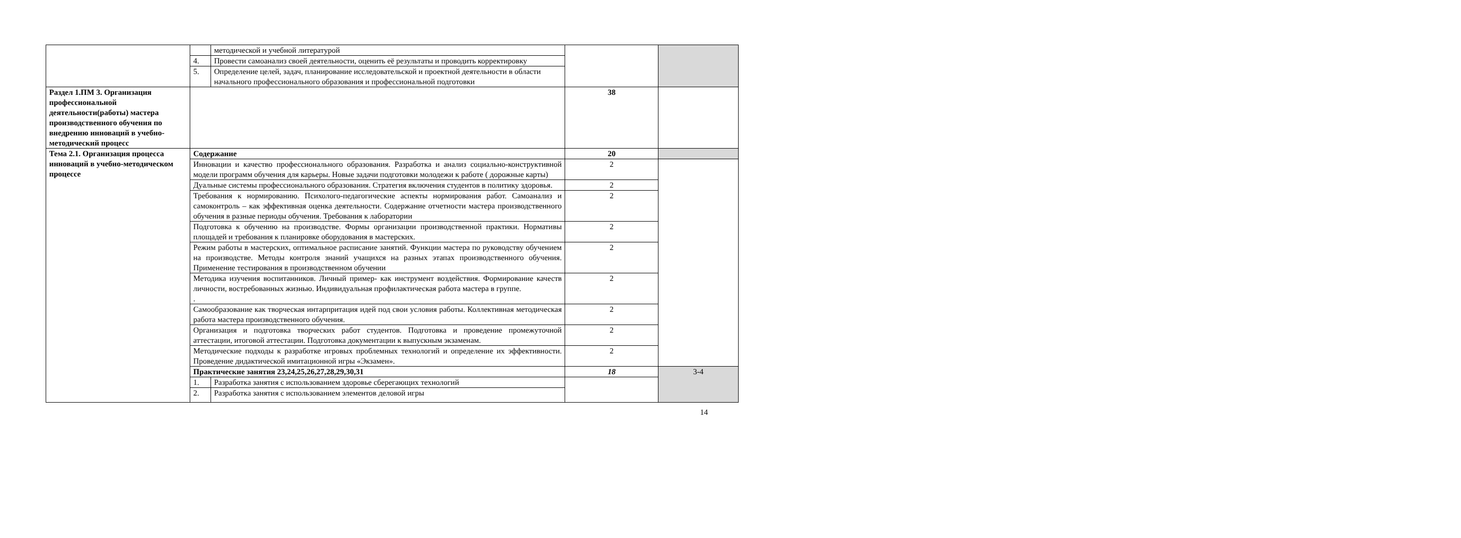| | | методической и учебной литературой | | |
| | 4. | Провести самоанализ своей деятельности, оценить её результаты и проводить корректировку | | |
| | 5. | Определение целей, задач, планирование исследовательской и проектной деятельности в области начального профессионального образования и профессиональной подготовки | | |
| Раздел 1.ПМ 3. Организация профессиональной деятельности(работы) мастера производственного обучения по внедрению инноваций в учебно-методический процесс | | | 38 | |
| Тема 2.1. Организация процесса инноваций в учебно-методическом процессе | Содержание | | 20 | |
| | Инновации и качество профессионального образования. Разработка и анализ социально-конструктивной модели программ обучения для карьеры. Новые задачи подготовки молодежи к работе ( дорожные карты) | | 2 | |
| | Дуальные системы профессионального образования. Стратегия включения студентов в политику здоровья. | | 2 | |
| | Требования к нормированию. Психолого-педагогические аспекты нормирования работ. Самоанализ и самоконтроль – как эффективная оценка деятельности. Содержание отчетности мастера производственного обучения в разные периоды обучения. Требования к лаборатории | | 2 | |
| | Подготовка к обучению на производстве. Формы организации производственной практики. Нормативы площадей и требования к планировке оборудования в мастерских. | | 2 | |
| | Режим работы в мастерских, оптимальное расписание занятий. Функции мастера по руководству обучением на производстве. Методы контроля знаний учащихся на разных этапах производственного обучения. Применение тестирования в производственном обучении | | 2 | |
| | Методика изучения воспитанников. Личный пример- как инструмент воздействия. Формирование качеств личности, востребованных жизнью. Индивидуальная профилактическая работа мастера в группе. . | | 2 | |
| | Самообразование как творческая интарпритация идей под свои условия работы. Коллективная методическая работа мастера производственного обучения. | | 2 | |
| | Организация и подготовка творческих работ студентов. Подготовка и проведение промежуточной аттестации, итоговой аттестации. Подготовка документации к выпускным экзаменам. | | 2 | |
| | Методические подходы к разработке игровых проблемных технологий и определение их эффективности. Проведение дидактической имитационной игры «Экзамен». | | 2 | |
| | Практические занятия 23,24,25,26,27,28,29,30,31 | | 18 | 3-4 |
| | 1. | Разработка занятия с использованием здоровье сберегающих технологий | | |
| | 2. | Разработка занятия с использованием элементов деловой игры | | |
14